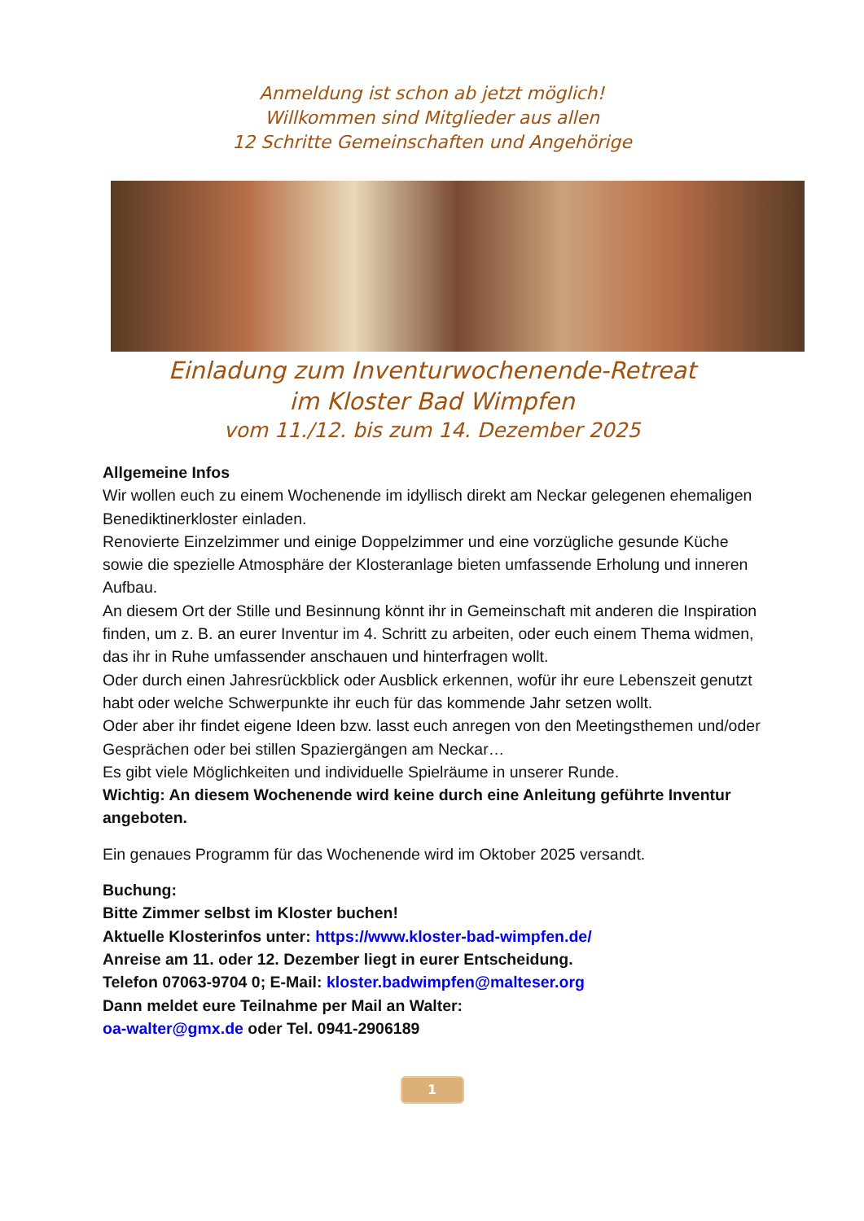Anmeldung ist schon ab jetzt möglich!
Willkommen sind Mitglieder aus allen
12 Schritte Gemeinschaften und Angehörige
Einladung zum Inventurwochenende-Retreat
im Kloster Bad Wimpfen
vom 11./12. bis zum 14. Dezember 2025
Allgemeine Infos
Wir wollen euch zu einem Wochenende im idyllisch direkt am Neckar gelegenen ehemaligen Benediktinerkloster einladen.
Renovierte Einzelzimmer und einige Doppelzimmer und eine vorzügliche gesunde Küche sowie die spezielle Atmosphäre der Klosteranlage bieten umfassende Erholung und inneren Aufbau.
An diesem Ort der Stille und Besinnung könnt ihr in Gemeinschaft mit anderen die Inspiration finden, um z. B. an eurer Inventur im 4. Schritt zu arbeiten, oder euch einem Thema widmen, das ihr in Ruhe umfassender anschauen und hinterfragen wollt.
Oder durch einen Jahresrückblick oder Ausblick erkennen, wofür ihr eure Lebenszeit genutzt habt oder welche Schwerpunkte ihr euch für das kommende Jahr setzen wollt.
Oder aber ihr findet eigene Ideen bzw. lasst euch anregen von den Meetingsthemen und/oder Gesprächen oder bei stillen Spaziergängen am Neckar…
Es gibt viele Möglichkeiten und individuelle Spielräume in unserer Runde.
Wichtig: An diesem Wochenende wird keine durch eine Anleitung geführte Inventur angeboten.
Ein genaues Programm für das Wochenende wird im Oktober 2025 versandt.
Buchung:
Bitte Zimmer selbst im Kloster buchen!
Aktuelle Klosterinfos unter: https://www.kloster-bad-wimpfen.de/
Anreise am 11. oder 12. Dezember liegt in eurer Entscheidung.
Telefon 07063-9704 0; E-Mail: kloster.badwimpfen@malteser.org
Dann meldet eure Teilnahme per Mail an Walter:
oa-walter@gmx.de oder Tel. 0941-2906189
1